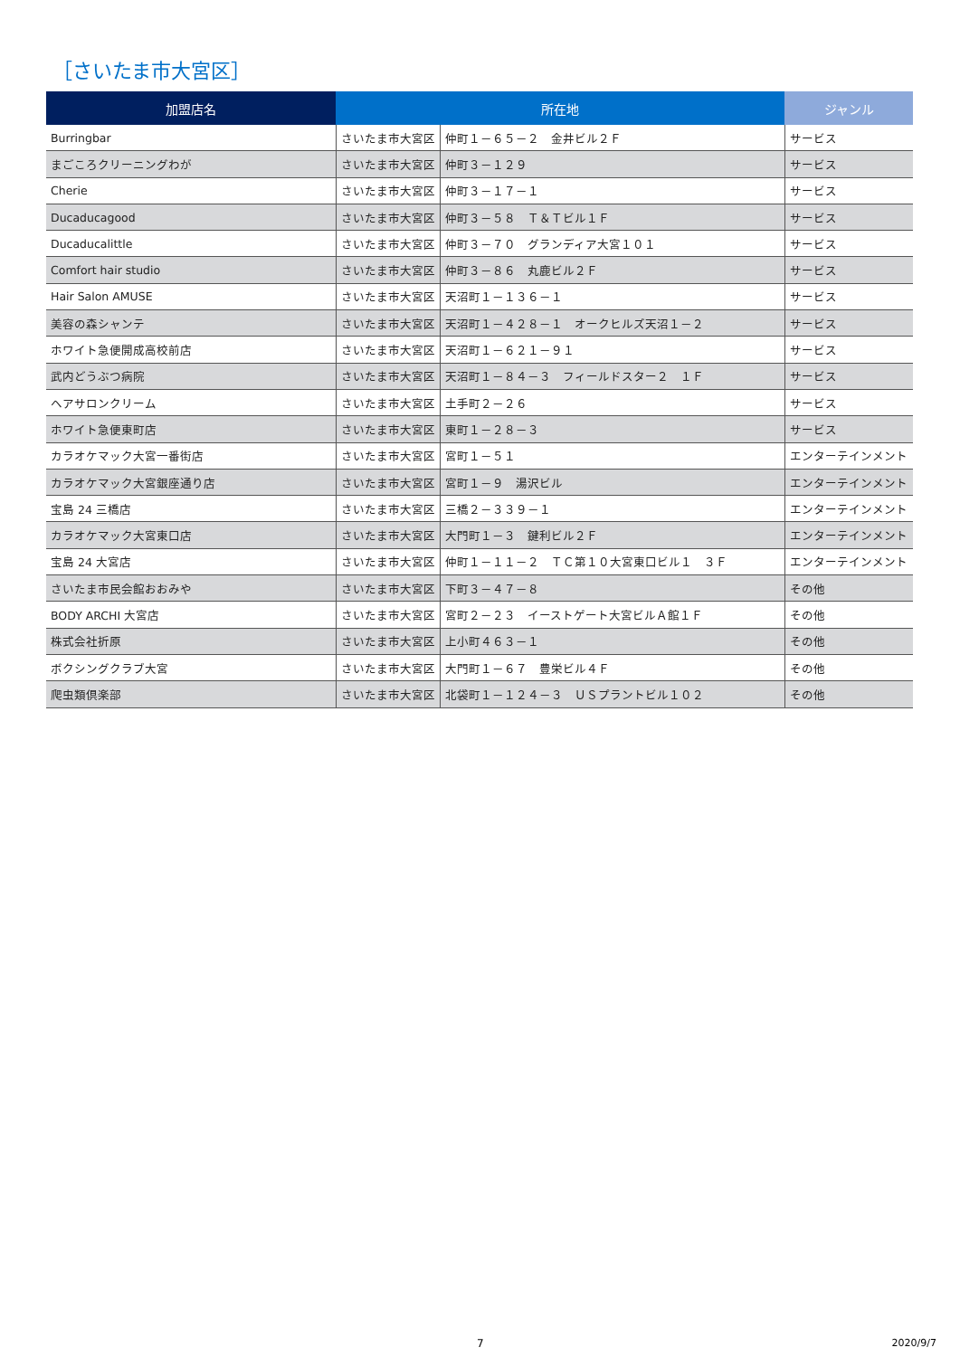［さいたま市大宮区］
| 加盟店名 | 所在地 | | ジャンル |
| --- | --- | --- | --- |
| Burringbar | さいたま市大宮区 | 仲町１－６５－２ 金井ビル２Ｆ | サービス |
| まごころクリーニングわが | さいたま市大宮区 | 仲町３－１２９ | サービス |
| Cherie | さいたま市大宮区 | 仲町３－１７－１ | サービス |
| Ducaducagood | さいたま市大宮区 | 仲町３－５８ Ｔ＆Ｔビル１Ｆ | サービス |
| Ducaducalittle | さいたま市大宮区 | 仲町３－７０ グランディア大宮１０１ | サービス |
| Comfort hair studio | さいたま市大宮区 | 仲町３－８６ 丸鹿ビル２Ｆ | サービス |
| Hair Salon AMUSE | さいたま市大宮区 | 天沼町１－１３６－１ | サービス |
| 美容の森シャンテ | さいたま市大宮区 | 天沼町１－４２８－１ オークヒルズ天沼１－２ | サービス |
| ホワイト急便開成高校前店 | さいたま市大宮区 | 天沼町１－６２１－９１ | サービス |
| 武内どうぶつ病院 | さいたま市大宮区 | 天沼町１－８４－３ フィールドスター２ １Ｆ | サービス |
| ヘアサロンクリーム | さいたま市大宮区 | 土手町２－２６ | サービス |
| ホワイト急便東町店 | さいたま市大宮区 | 東町１－２８－３ | サービス |
| カラオケマック大宮一番街店 | さいたま市大宮区 | 宮町１－５１ | エンターテインメント |
| カラオケマック大宮銀座通り店 | さいたま市大宮区 | 宮町１－９ 湯沢ビル | エンターテインメント |
| 宝島 24 三橋店 | さいたま市大宮区 | 三橋２－３３９－１ | エンターテインメント |
| カラオケマック大宮東口店 | さいたま市大宮区 | 大門町１－３ 鍵利ビル２Ｆ | エンターテインメント |
| 宝島 24 大宮店 | さいたま市大宮区 | 仲町１－１１－２ ＴＣ第１０大宮東口ビル１ ３Ｆ | エンターテインメント |
| さいたま市民会館おおみや | さいたま市大宮区 | 下町３－４７－８ | その他 |
| BODY ARCHI 大宮店 | さいたま市大宮区 | 宮町２－２３ イーストゲート大宮ビルＡ館１Ｆ | その他 |
| 株式会社折原 | さいたま市大宮区 | 上小町４６３－１ | その他 |
| ボクシングクラブ大宮 | さいたま市大宮区 | 大門町１－６７ 豊栄ビル４Ｆ | その他 |
| 爬虫類倶楽部 | さいたま市大宮区 | 北袋町１－１２４－３ ＵＳプラントビル１０２ | その他 |
7 2020/9/7